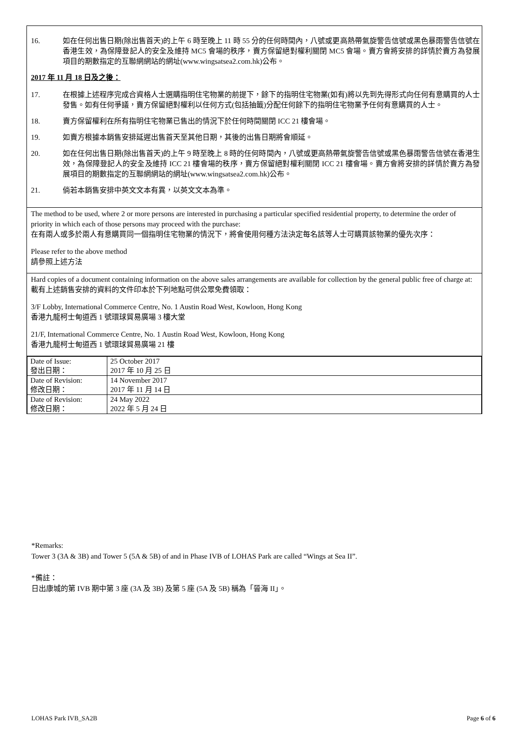16. 如在任何出售日期(除出售首天)的上午 6 時至晚上 11 時 55 分的任何時間內，八號或更高熱帶氣旋警告信號或黑色暴雨警告信號在香港生效，為保障登記人的安全及維持 MC5 會場的秩序，賣方保留絕對權利關閉 MC5 會場。賣方會將安排的詳情於賣方為發展項目的期數指定的互聯網網站的網址(www.wingsatsea2.com.hk)公布。
2017 年 11 月 18 日及之後：
17. 在根據上述程序完成合資格人士選購指明住宅物業的前提下，餘下的指明住宅物業(如有)將以先到先得形式向任何有意購買的人士發售。如有任何爭議，賣方保留絕對權利以任何方式(包括抽籤)分配任何餘下的指明住宅物業予任何有意購買的人士。
18. 賣方保留權利在所有指明住宅物業已售出的情況下於任何時間關閉 ICC 21 樓會場。
19. 如賣方根據本銷售安排延遲出售首天至其他日期，其後的出售日期將會順延。
20. 如在任何出售日期(除出售首天)的上午 9 時至晚上 8 時的任何時間內，八號或更高熱帶氣旋警告信號或黑色暴雨警告信號在香港生效，為保障登記人的安全及維持 ICC 21 樓會場的秩序，賣方保留絕對權利關閉 ICC 21 樓會場。賣方會將安排的詳情於賣方為發展項目的期數指定的互聯網網站的網址(www.wingsatsea2.com.hk)公布。
21. 倘若本銷售安排中英文文本有異，以英文文本為準。
The method to be used, where 2 or more persons are interested in purchasing a particular specified residential property, to determine the order of priority in which each of those persons may proceed with the purchase:
在有兩人或多於兩人有意購買同一個指明住宅物業的情況下，將會使用何種方法決定每名該等人士可購買該物業的優先次序：
Please refer to the above method
請參照上述方法
Hard copies of a document containing information on the above sales arrangements are available for collection by the general public free of charge at:
載有上述銷售安排的資料的文件印本於下列地點可供公眾免費領取：
3/F Lobby, International Commerce Centre, No. 1 Austin Road West, Kowloon, Hong Kong
香港九龍柯士甸道西 1 號環球貿易廣場 3 樓大堂
21/F, International Commerce Centre, No. 1 Austin Road West, Kowloon, Hong Kong
香港九龍柯士甸道西 1 號環球貿易廣場 21 樓
| Date of Issue: 發出日期： | 25 October 2017 2017 年 10 月 25 日 |
| Date of Revision: 修改日期： | 14 November 2017 2017 年 11 月 14 日 |
| Date of Revision: 修改日期： | 24 May 2022 2022 年 5 月 24 日 |
*Remarks:
Tower 3 (3A & 3B) and Tower 5 (5A & 5B) of and in Phase IVB of LOHAS Park are called “Wings at Sea II”.
*備註：
日出康城的第 IVB 期中第 3 座 (3A 及 3B) 及第 5 座 (5A 及 5B) 稱為「晉海 II」。
LOHAS Park IVB_SA2B Page 6 of 6